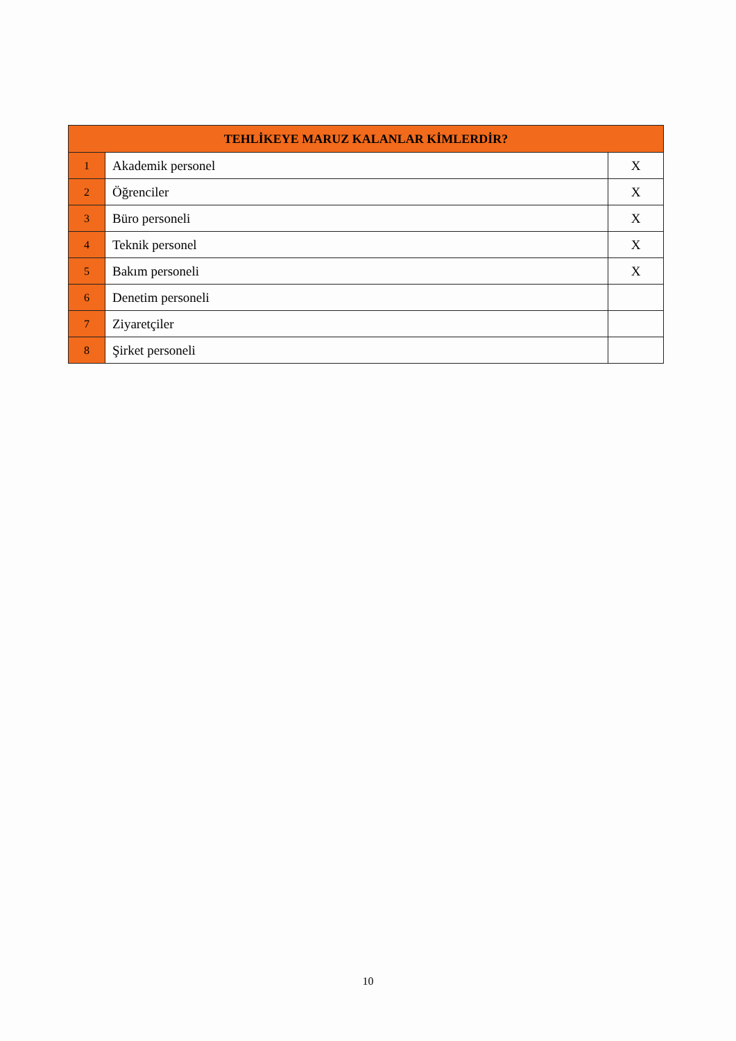| TEHLİKEYE MARUZ KALANLAR KİMLERDİR? | | |
| --- | --- | --- |
| 1 | Akademik personel | X |
| 2 | Öğrenciler | X |
| 3 | Büro personeli | X |
| 4 | Teknik personel | X |
| 5 | Bakım personeli | X |
| 6 | Denetim personeli | |
| 7 | Ziyaretçiler | |
| 8 | Şirket personeli | |
10